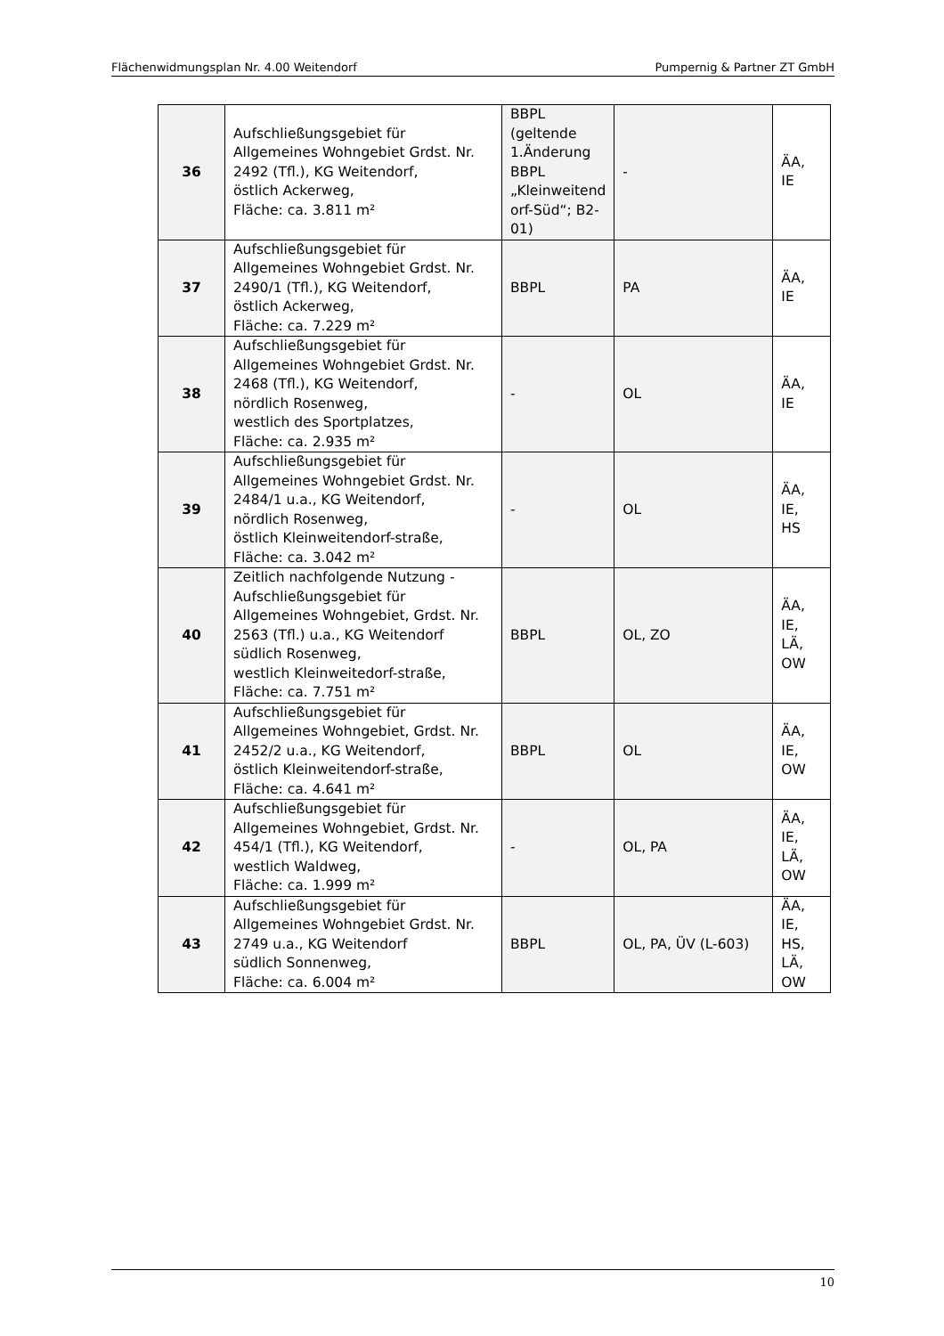Flächenwidmungsplan Nr. 4.00 Weitendorf Pumpernig & Partner ZT GmbH
| 36 | Aufschließungsgebiet für Allgemeines Wohngebiet Grdst. Nr. 2492 (Tfl.), KG Weitendorf, östlich Ackerweg, Fläche: ca. 3.811 m² | BBPL (geltende 1.Änderung BBPL „Kleinweitend orf-Süd“; B2-01) | - | ÄA, IE |
| 37 | Aufschließungsgebiet für Allgemeines Wohngebiet Grdst. Nr. 2490/1 (Tfl.), KG Weitendorf, östlich Ackerweg, Fläche: ca. 7.229 m² | BBPL | PA | ÄA, IE |
| 38 | Aufschließungsgebiet für Allgemeines Wohngebiet Grdst. Nr. 2468 (Tfl.), KG Weitendorf, nördlich Rosenweg, westlich des Sportplatzes, Fläche: ca. 2.935 m² | - | OL | ÄA, IE |
| 39 | Aufschließungsgebiet für Allgemeines Wohngebiet Grdst. Nr. 2484/1 u.a., KG Weitendorf, nördlich Rosenweg, östlich Kleinweitendorf-straße, Fläche: ca. 3.042 m² | - | OL | ÄA, IE, HS |
| 40 | Zeitlich nachfolgende Nutzung - Aufschließungsgebiet für Allgemeines Wohngebiet, Grdst. Nr. 2563 (Tfl.) u.a., KG Weitendorf südlich Rosenweg, westlich Kleinweitedorf-straße, Fläche: ca. 7.751 m² | BBPL | OL, ZO | ÄA, IE, LÄ, OW |
| 41 | Aufschließungsgebiet für Allgemeines Wohngebiet, Grdst. Nr. 2452/2 u.a., KG Weitendorf, östlich Kleinweitendorf-straße, Fläche: ca. 4.641 m² | BBPL | OL | ÄA, IE, OW |
| 42 | Aufschließungsgebiet für Allgemeines Wohngebiet, Grdst. Nr. 454/1 (Tfl.), KG Weitendorf, westlich Waldweg, Fläche: ca. 1.999 m² | - | OL, PA | ÄA, IE, LÄ, OW |
| 43 | Aufschließungsgebiet für Allgemeines Wohngebiet Grdst. Nr. 2749 u.a., KG Weitendorf südlich Sonnenweg, Fläche: ca. 6.004 m² | BBPL | OL, PA, ÜV (L-603) | ÄA, IE, HS, LÄ, OW |
10